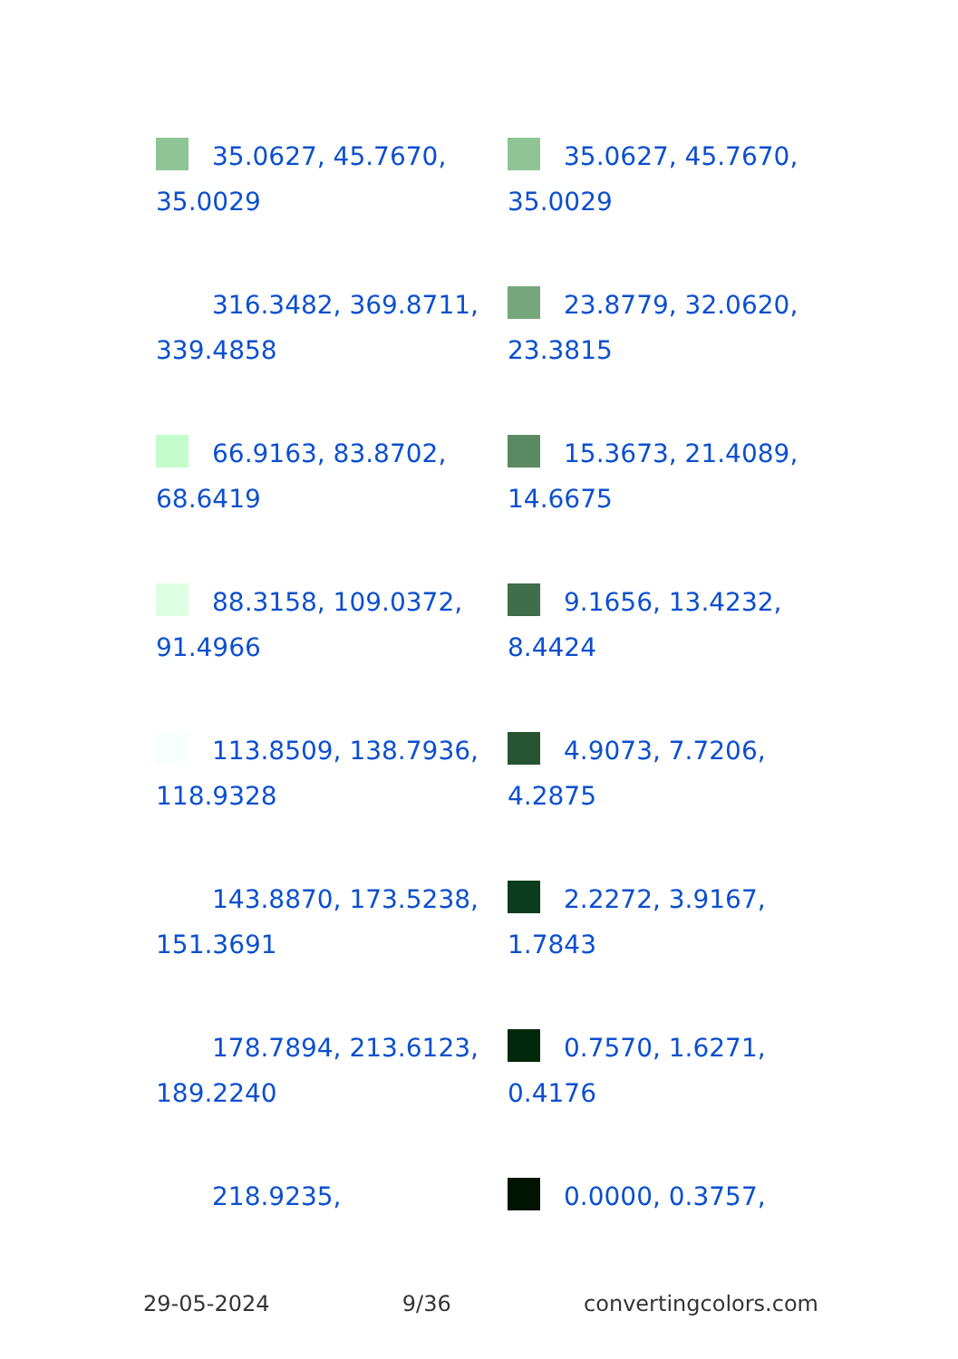35.0627, 45.7670, 35.0029
35.0627, 45.7670, 35.0029
316.3482, 369.8711, 339.4858
23.8779, 32.0620, 23.3815
66.9163, 83.8702, 68.6419
15.3673, 21.4089, 14.6675
88.3158, 109.0372, 91.4966
9.1656, 13.4232, 8.4424
113.8509, 138.7936, 118.9328
4.9073, 7.7206, 4.2875
143.8870, 173.5238, 151.3691
2.2272, 3.9167, 1.7843
178.7894, 213.6123, 189.2240
0.7570, 1.6271, 0.4176
218.9235,
0.0000, 0.3757,
29-05-2024 9/36 convertingcolors.com